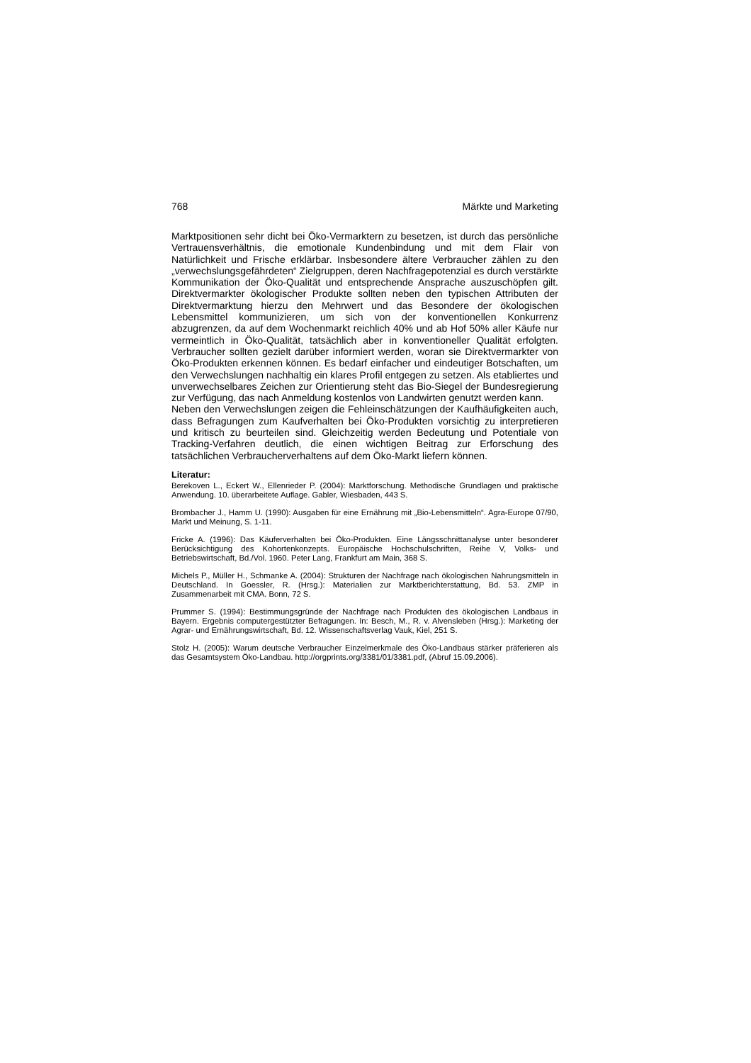768 Märkte und Marketing
Marktpositionen sehr dicht bei Öko-Vermarktern zu besetzen, ist durch das persönliche Vertrauensverhältnis, die emotionale Kundenbindung und mit dem Flair von Natürlichkeit und Frische erklärbar. Insbesondere ältere Verbraucher zählen zu den „verwechslungsgefährdeten“ Zielgruppen, deren Nachfragepotenzial es durch verstärkte Kommunikation der Öko-Qualität und entsprechende Ansprache auszuschöpfen gilt. Direktvermarkter ökologischer Produkte sollten neben den typischen Attributen der Direktvermarktung hierzu den Mehrwert und das Besondere der ökologischen Lebensmittel kommunizieren, um sich von der konventionellen Konkurrenz abzugrenzen, da auf dem Wochenmarkt reichlich 40% und ab Hof 50% aller Käufe nur vermeintlich in Öko-Qualität, tatsächlich aber in konventioneller Qualität erfolgten. Verbraucher sollten gezielt darüber informiert werden, woran sie Direktvermarkter von Öko-Produkten erkennen können. Es bedarf einfacher und eindeutiger Botschaften, um den Verwechslungen nachhaltig ein klares Profil entgegen zu setzen. Als etabliertes und unverwechselbares Zeichen zur Orientierung steht das Bio-Siegel der Bundesregierung zur Verfügung, das nach Anmeldung kostenlos von Landwirten genutzt werden kann.
Neben den Verwechslungen zeigen die Fehleinschätzungen der Kaufhäufigkeiten auch, dass Befragungen zum Kaufverhalten bei Öko-Produkten vorsichtig zu interpretieren und kritisch zu beurteilen sind. Gleichzeitig werden Bedeutung und Potentiale von Tracking-Verfahren deutlich, die einen wichtigen Beitrag zur Erforschung des tatsächlichen Verbraucherverhaltens auf dem Öko-Markt liefern können.
Literatur:
Berekoven L., Eckert W., Ellenrieder P. (2004): Marktforschung. Methodische Grundlagen und praktische Anwendung. 10. überarbeitete Auflage. Gabler, Wiesbaden, 443 S.
Brombacher J., Hamm U. (1990): Ausgaben für eine Ernährung mit „Bio-Lebensmitteln“. Agra-Europe 07/90, Markt und Meinung, S. 1-11.
Fricke A. (1996): Das Käuferverhalten bei Öko-Produkten. Eine Längsschnittanalyse unter besonderer Berücksichtigung des Kohortenkonzepts. Europäische Hochschulschriften, Reihe V, Volks- und Betriebswirtschaft, Bd./Vol. 1960. Peter Lang, Frankfurt am Main, 368 S.
Michels P., Müller H., Schmanke A. (2004): Strukturen der Nachfrage nach ökologischen Nahrungsmitteln in Deutschland. In Goessler, R. (Hrsg.): Materialien zur Marktberichterstattung, Bd. 53. ZMP in Zusammenarbeit mit CMA. Bonn, 72 S.
Prummer S. (1994): Bestimmungsgründe der Nachfrage nach Produkten des ökologischen Landbaus in Bayern. Ergebnis computergestützter Befragungen. In: Besch, M., R. v. Alvensleben (Hrsg.): Marketing der Agrar- und Ernährungswirtschaft, Bd. 12. Wissenschaftsverlag Vauk, Kiel, 251 S.
Stolz H. (2005): Warum deutsche Verbraucher Einzelmerkmale des Öko-Landbaus stärker präferieren als das Gesamtsystem Öko-Landbau. http://orgprints.org/3381/01/3381.pdf, (Abruf 15.09.2006).